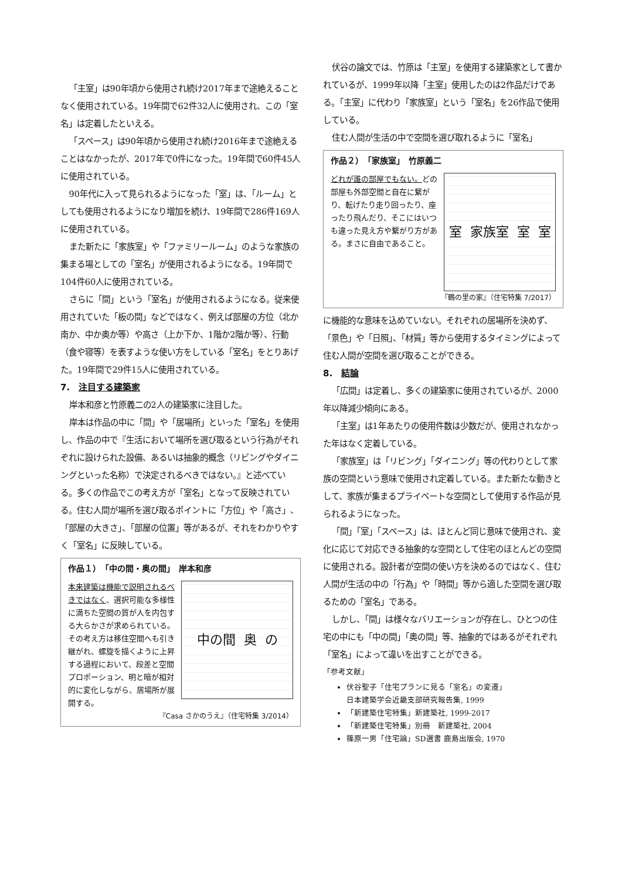「主室」は90年頃から使用され続け2017年まで途絶えることなく使用されている。19年間で62件32人に使用され、この「室名」は定着したといえる。
「スペース」は90年頃から使用され続け2016年まで途絶えることはなかったが、2017年で0件になった。19年間で60件45人に使用されている。
90年代に入って見られるようになった「室」は、「ルーム」としても使用されるようになり増加を続け、19年間で286件169人に使用されている。
また新たに「家族室」や「ファミリールーム」のような家族の集まる場としての「室名」が使用されるようになる。19年間で104件60人に使用されている。
さらに「間」という「室名」が使用されるようになる。従来使用されていた「板の間」などではなく、例えば部屋の方位（北か南か、中か奥か等）や高さ（上か下か、1階か2階か等）、行動（食や寝等）を表すような使い方をしている「室名」をとりあげた。19年間で29件15人に使用されている。
7.　注目する建築家
岸本和彦と竹原義二の2人の建築家に注目した。
岸本は作品の中に「間」や「居場所」といった「室名」を使用し、作品の中で『生活において場所を選び取るという行為がそれぞれに設けられた設備、あるいは抽象的概念（リビングやダイニングといった名称）で決定されるべきではない。』と述べている。多くの作品でこの考え方が「室名」となって反映されている。住む人間が場所を選び取るポイントに「方位」や「高さ」、「部屋の大きさ」、「部屋の位置」等があるが、それをわかりやすく「室名」に反映している。
作品１）　「中の間・奥の間」　岸本和彦
本来建築は機能で説明されるべきではなく、選択可能な多様性に満ちた空間の質が人を内包する大らかさが求められている。その考え方は移住空間へも引き継がれ、螺旋を描くように上昇する過程において、段差と空間プロポーション、明と暗が相対的に変化しながら、居場所が展開する。
中の間 奥 の
『Casa さかのうえ』（住宅特集 3/2014）
伏谷の論文では、竹原は「主室」を使用する建築家として書かれているが、1999年以降「主室」使用したのは2作品だけである。「主室」に代わり「家族室」という「室名」を26作品で使用している。
住む人間が生活の中で空間を選び取れるように「室名」
作品２）　「家族室」　竹原義二
どれが誰の部屋でもない。どの部屋も外部空間と自在に繋がり、転げたり走り回ったり、座ったり飛んだり、そこにはいつも違った見え方や繋がり方がある。まさに自由であること。
室 家族室 室 室
『鶴の里の家』（住宅特集 7/2017）
に機能的な意味を込めていない。それぞれの居場所を決めず、「景色」や「日照」、「材質」等から使用するタイミングによって住む人間が空間を選び取ることができる。
8.　結論
「広間」は定着し、多くの建築家に使用されているが、2000年以降減少傾向にある。
「主室」は1年あたりの使用件数は少数だが、使用されなかった年はなく定着している。
「家族室」は「リビング」「ダイニング」等の代わりとして家族の空間という意味で使用され定着している。また新たな動きとして、家族が集まるプライベートな空間として使用する作品が見られるようになった。
「間」「室」「スペース」は、ほとんど同じ意味で使用され、変化に応じて対応できる抽象的な空間として住宅のほとんどの空間に使用される。設計者が空間の使い方を決めるのではなく、住む人間が生活の中の「行為」や「時間」等から適した空間を選び取るための「室名」である。
しかし、「間」は様々なバリエーションが存在し、ひとつの住宅の中にも「中の間」「奥の間」等、抽象的ではあるがそれぞれ「室名」によって違いを出すことができる。
「参考文献」
伏谷聖子「住宅プランに見る「室名」の変遷」
日本建築学会近畿支部研究報告集, 1999
「新建築住宅特集」新建築社, 1999-2017
「新建築住宅特集」別冊　新建築社, 2004
篠原一男「住宅論」SD選書 鹿島出版会, 1970